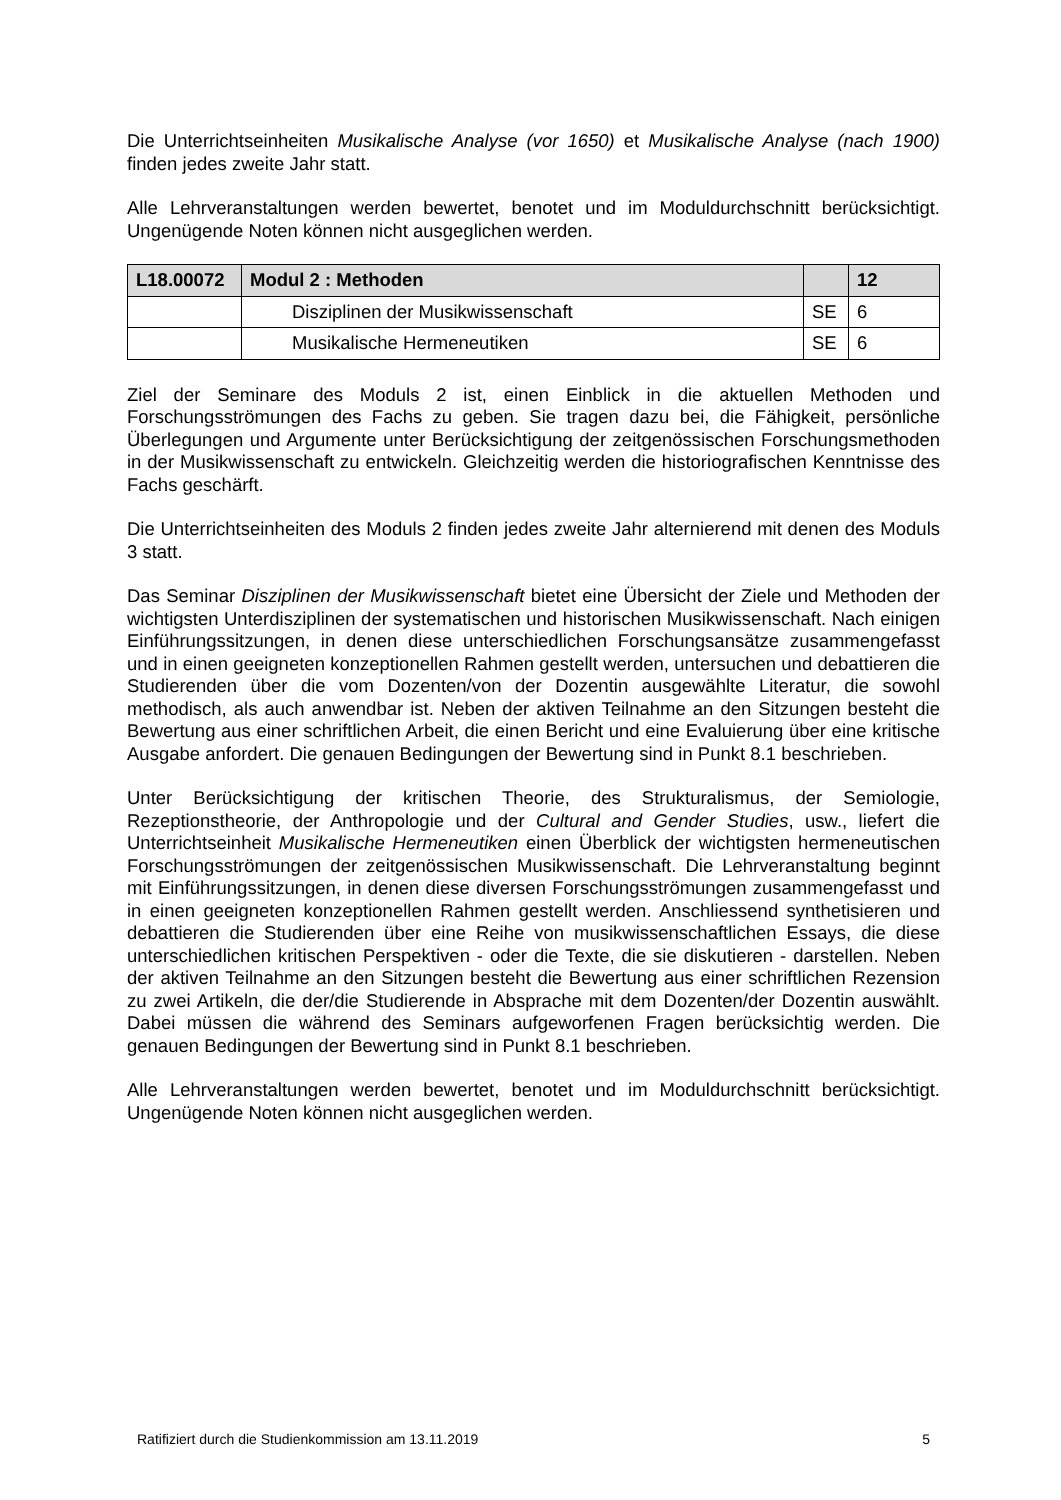Die Unterrichtseinheiten Musikalische Analyse (vor 1650) et Musikalische Analyse (nach 1900) finden jedes zweite Jahr statt.
Alle Lehrveranstaltungen werden bewertet, benotet und im Moduldurchschnitt berücksichtigt. Ungenügende Noten können nicht ausgeglichen werden.
| L18.00072 | Modul 2 : Methoden | | 12 |
| | Disziplinen der Musikwissenschaft | SE | 6 |
| | Musikalische Hermeneutiken | SE | 6 |
Ziel der Seminare des Moduls 2 ist, einen Einblick in die aktuellen Methoden und Forschungsströmungen des Fachs zu geben. Sie tragen dazu bei, die Fähigkeit, persönliche Überlegungen und Argumente unter Berücksichtigung der zeitgenössischen Forschungsmethoden in der Musikwissenschaft zu entwickeln. Gleichzeitig werden die historiografischen Kenntnisse des Fachs geschärft.
Die Unterrichtseinheiten des Moduls 2 finden jedes zweite Jahr alternierend mit denen des Moduls 3 statt.
Das Seminar Disziplinen der Musikwissenschaft bietet eine Übersicht der Ziele und Methoden der wichtigsten Unterdisziplinen der systematischen und historischen Musikwissenschaft. Nach einigen Einführungssitzungen, in denen diese unterschiedlichen Forschungsansätze zusammengefasst und in einen geeigneten konzeptionellen Rahmen gestellt werden, untersuchen und debattieren die Studierenden über die vom Dozenten/von der Dozentin ausgewählte Literatur, die sowohl methodisch, als auch anwendbar ist. Neben der aktiven Teilnahme an den Sitzungen besteht die Bewertung aus einer schriftlichen Arbeit, die einen Bericht und eine Evaluierung über eine kritische Ausgabe anfordert. Die genauen Bedingungen der Bewertung sind in Punkt 8.1 beschrieben.
Unter Berücksichtigung der kritischen Theorie, des Strukturalismus, der Semiologie, Rezeptionstheorie, der Anthropologie und der Cultural and Gender Studies, usw., liefert die Unterrichtseinheit Musikalische Hermeneutiken einen Überblick der wichtigsten hermeneutischen Forschungsströmungen der zeitgenössischen Musikwissenschaft. Die Lehrveranstaltung beginnt mit Einführungssitzungen, in denen diese diversen Forschungsströmungen zusammengefasst und in einen geeigneten konzeptionellen Rahmen gestellt werden. Anschliessend synthetisieren und debattieren die Studierenden über eine Reihe von musikwissenschaftlichen Essays, die diese unterschiedlichen kritischen Perspektiven - oder die Texte, die sie diskutieren - darstellen. Neben der aktiven Teilnahme an den Sitzungen besteht die Bewertung aus einer schriftlichen Rezension zu zwei Artikeln, die der/die Studierende in Absprache mit dem Dozenten/der Dozentin auswählt. Dabei müssen die während des Seminars aufgeworfenen Fragen berücksichtig werden. Die genauen Bedingungen der Bewertung sind in Punkt 8.1 beschrieben.
Alle Lehrveranstaltungen werden bewertet, benotet und im Moduldurchschnitt berücksichtigt. Ungenügende Noten können nicht ausgeglichen werden.
Ratifiziert durch die Studienkommission am 13.11.2019 5